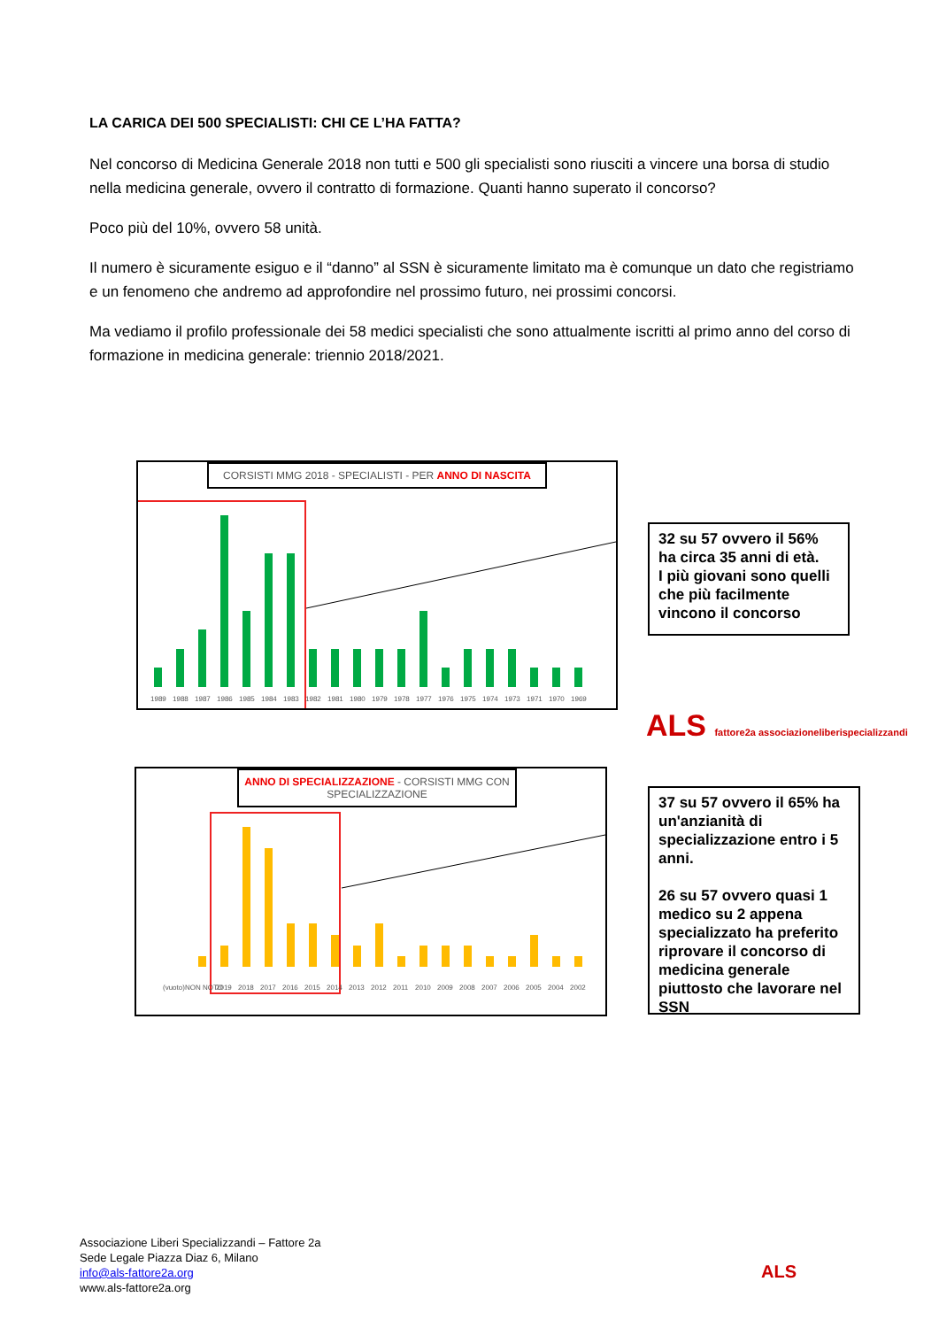LA CARICA DEI 500 SPECIALISTI: CHI CE L’HA FATTA?
Nel concorso di Medicina Generale 2018 non tutti e 500 gli specialisti sono riusciti a vincere una borsa di studio nella medicina generale, ovvero il contratto di formazione. Quanti hanno superato il concorso?
Poco più del 10%, ovvero 58 unità.
Il numero è sicuramente esiguo e il “danno” al SSN è sicuramente limitato ma è comunque un dato che registriamo e un fenomeno che andremo ad approfondire nel prossimo futuro, nei prossimi concorsi.
Ma vediamo il profilo professionale dei 58 medici specialisti che sono attualmente iscritti al primo anno del corso di formazione in medicina generale: triennio 2018/2021.
CORSISTI MMG 2018 - SPECIALISTI - PER ANNO DI NASCITA
1989
1988
1987
1986
1985
1984
1983
1982
1981
1980
1979
1978
1977
1976
1975
1974
1973
1971
1970
1969
32 su 57 ovvero il 56% ha circa 35 anni di età.
I più giovani sono quelli che più facilmente vincono il concorso
ALS fattore2a associazioneliberispecializzandi
ANNO DI SPECIALIZZAZIONE - CORSISTI MMG CON SPECIALIZZAZIONE
(vuoto)
NON NOTO
2019
2018
2017
2016
2015
2014
2013
2012
2011
2010
2009
2008
2007
2006
2005
2004
2002
37 su 57 ovvero il 65% ha un'anzianità di specializzazione entro i 5 anni.
26 su 57 ovvero quasi 1 medico su 2 appena specializzato ha preferito riprovare il concorso di medicina generale piuttosto che lavorare nel SSN
Associazione Liberi Specializzandi – Fattore 2a
Sede Legale Piazza Diaz 6, Milano
info@als-fattore2a.org
www.als-fattore2a.org
ALS